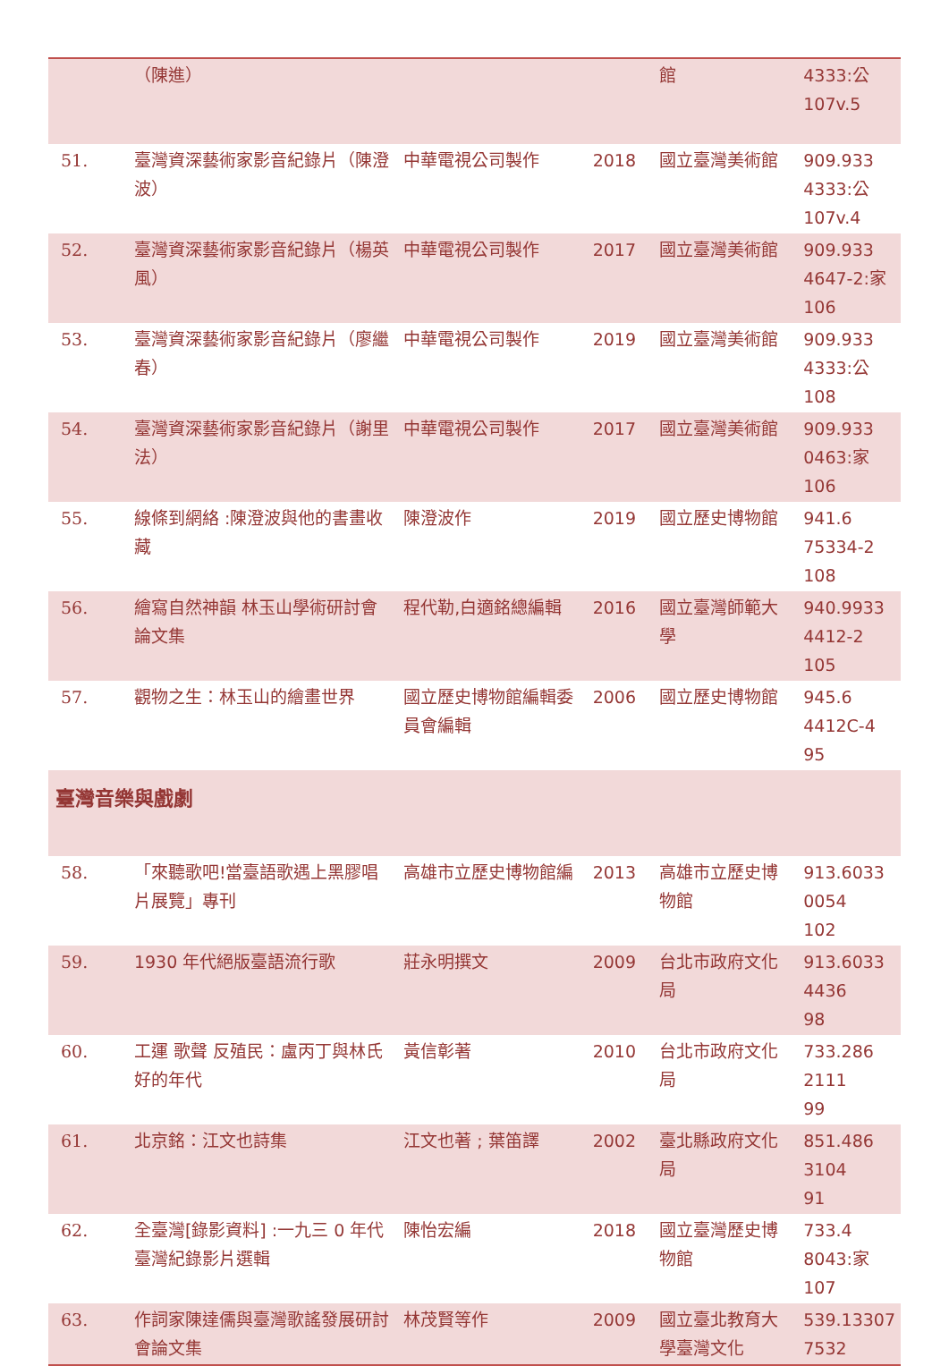| | （陳進） | | | 館 | 4333:公 107v.5 |
| 51. | 臺灣資深藝術家影音紀錄片（陳澄波） | 中華電視公司製作 | 2018 | 國立臺灣美術館 | 909.933 4333:公 107v.4 |
| 52. | 臺灣資深藝術家影音紀錄片（楊英風） | 中華電視公司製作 | 2017 | 國立臺灣美術館 | 909.933 4647-2:家 106 |
| 53. | 臺灣資深藝術家影音紀錄片（廖繼春） | 中華電視公司製作 | 2019 | 國立臺灣美術館 | 909.933 4333:公 108 |
| 54. | 臺灣資深藝術家影音紀錄片（謝里法） | 中華電視公司製作 | 2017 | 國立臺灣美術館 | 909.933 0463:家 106 |
| 55. | 線條到網絡 :陳澄波與他的書畫收藏 | 陳澄波作 | 2019 | 國立歷史博物館 | 941.6 75334-2 108 |
| 56. | 繪寫自然神韻 林玉山學術研討會論文集 | 程代勒,白適銘總編輯 | 2016 | 國立臺灣師範大學 | 940.9933 4412-2 105 |
| 57. | 觀物之生：林玉山的繪畫世界 | 國立歷史博物館編輯委員會編輯 | 2006 | 國立歷史博物館 | 945.6 4412C-4 95 |
| 臺灣音樂與戲劇 | | | | | |
| 58. | 「來聽歌吧!當臺語歌遇上黑膠唱片展覽」專刊 | 高雄市立歷史博物館編 | 2013 | 高雄市立歷史博物館 | 913.6033 0054 102 |
| 59. | 1930 年代絕版臺語流行歌 | 莊永明撰文 | 2009 | 台北市政府文化局 | 913.6033 4436 98 |
| 60. | 工運 歌聲 反殖民：盧丙丁與林氏好的年代 | 黃信彰著 | 2010 | 台北市政府文化局 | 733.286 2111 99 |
| 61. | 北京銘：江文也詩集 | 江文也著 ; 葉笛譯 | 2002 | 臺北縣政府文化局 | 851.486 3104 91 |
| 62. | 全臺灣[錄影資料] :一九三 0 年代臺灣紀錄影片選輯 | 陳怡宏編 | 2018 | 國立臺灣歷史博物館 | 733.4 8043:家 107 |
| 63. | 作詞家陳達儒與臺灣歌謠發展研討會論文集 | 林茂賢等作 | 2009 | 國立臺北教育大學臺灣文化 | 539.13307 7532 |